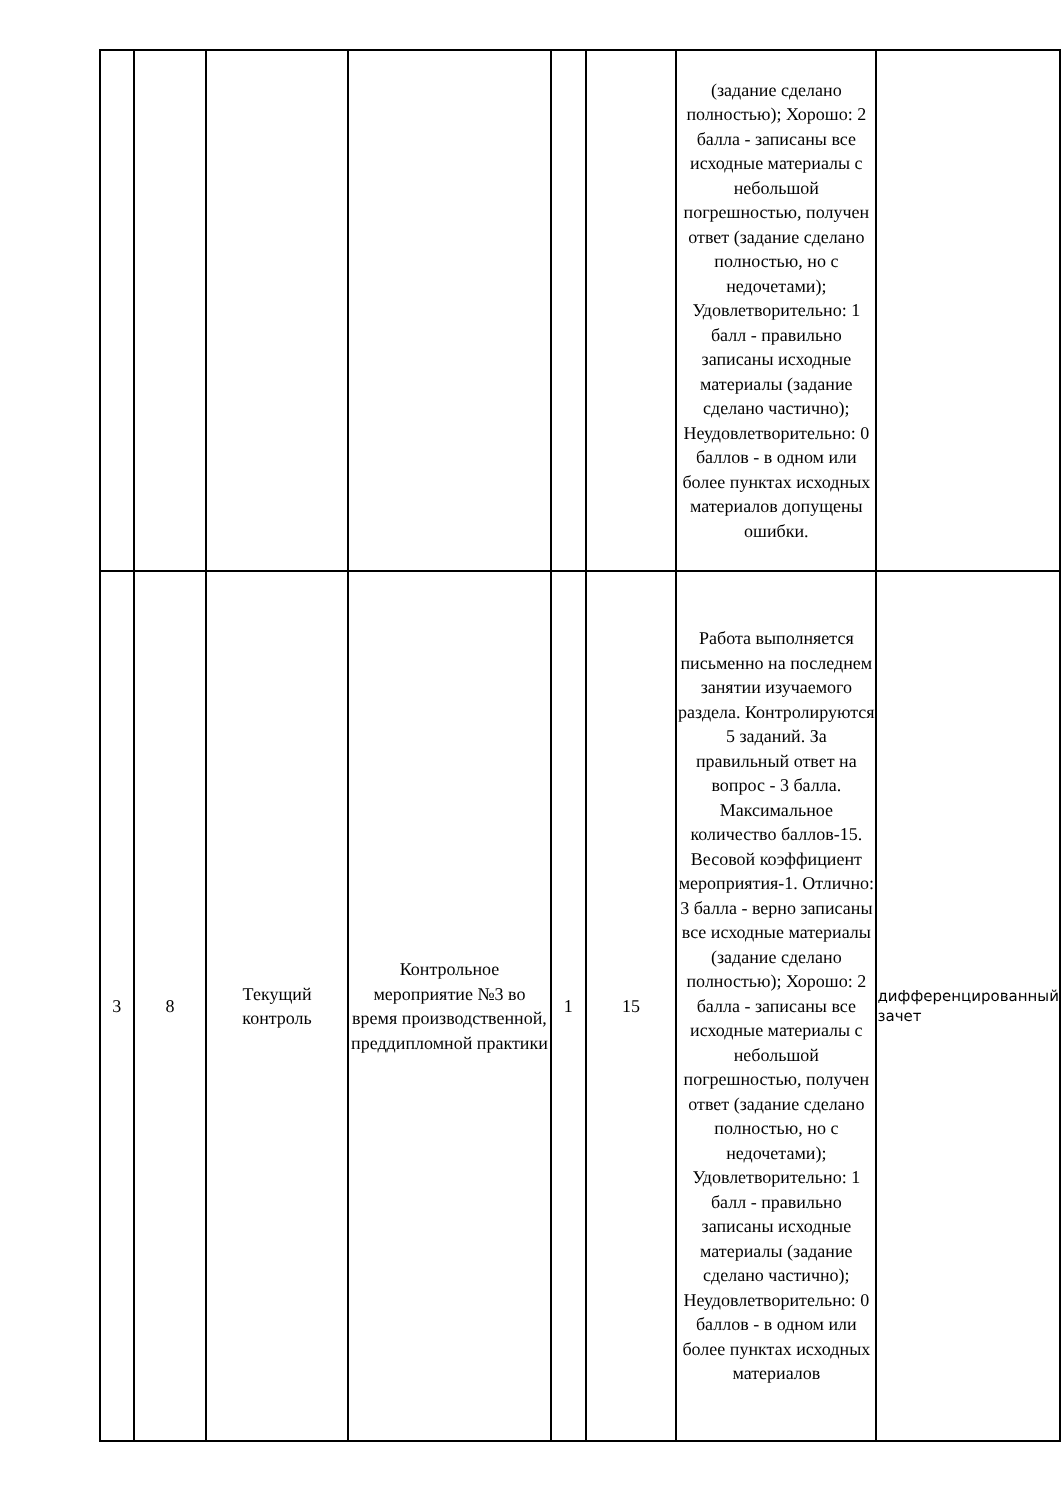| | | | | | | (задание сделано полностью); Хорошо: 2 балла - записаны все исходные материалы с небольшой погрешностью, получен ответ (задание сделано полностью, но с недочетами); Удовлетворительно: 1 балл - правильно записаны исходные материалы (задание сделано частично); Неудовлетворительно: 0 баллов - в одном или более пунктах исходных материалов допущены ошибки. | |
| 3 | 8 | Текущий контроль | Контрольное мероприятие №3 во время производственной, преддипломной практики | 1 | 15 | Работа выполняется письменно на последнем занятии изучаемого раздела. Контролируются 5 заданий. За правильный ответ на вопрос - 3 балла. Максимальное количество баллов-15. Весовой коэффициент мероприятия-1. Отлично: 3 балла - верно записаны все исходные материалы (задание сделано полностью); Хорошо: 2 балла - записаны все исходные материалы с небольшой погрешностью, получен ответ (задание сделано полностью, но с недочетами); Удовлетворительно: 1 балл - правильно записаны исходные материалы (задание сделано частично); Неудовлетворительно: 0 баллов - в одном или более пунктах исходных материалов | дифференцированный зачет |